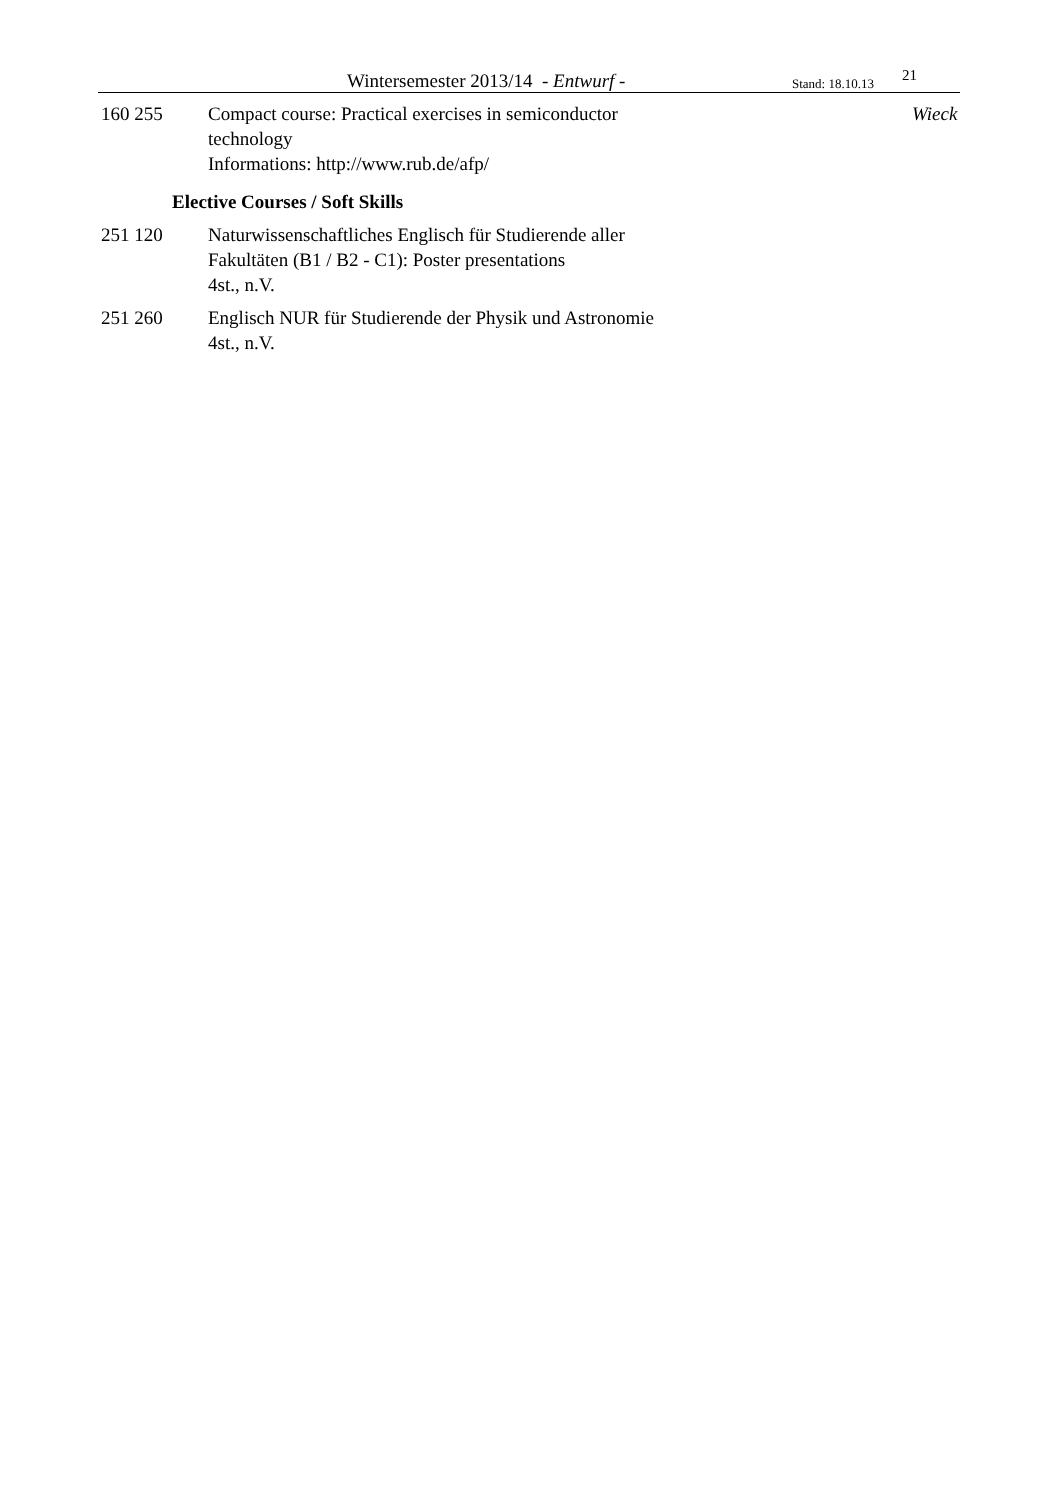Wintersemester 2013/14 - Entwurf - Stand: 18.10.13 21
160 255 Compact course: Practical exercises in semiconductor
technology
Informations: http://www.rub.de/afp/ Wieck
Elective Courses / Soft Skills
251 120 Naturwissenschaftliches Englisch für Studierende aller
Fakultäten (B1 / B2 - C1): Poster presentations
4st., n.V.
251 260 Englisch NUR für Studierende der Physik und Astronomie
4st., n.V.